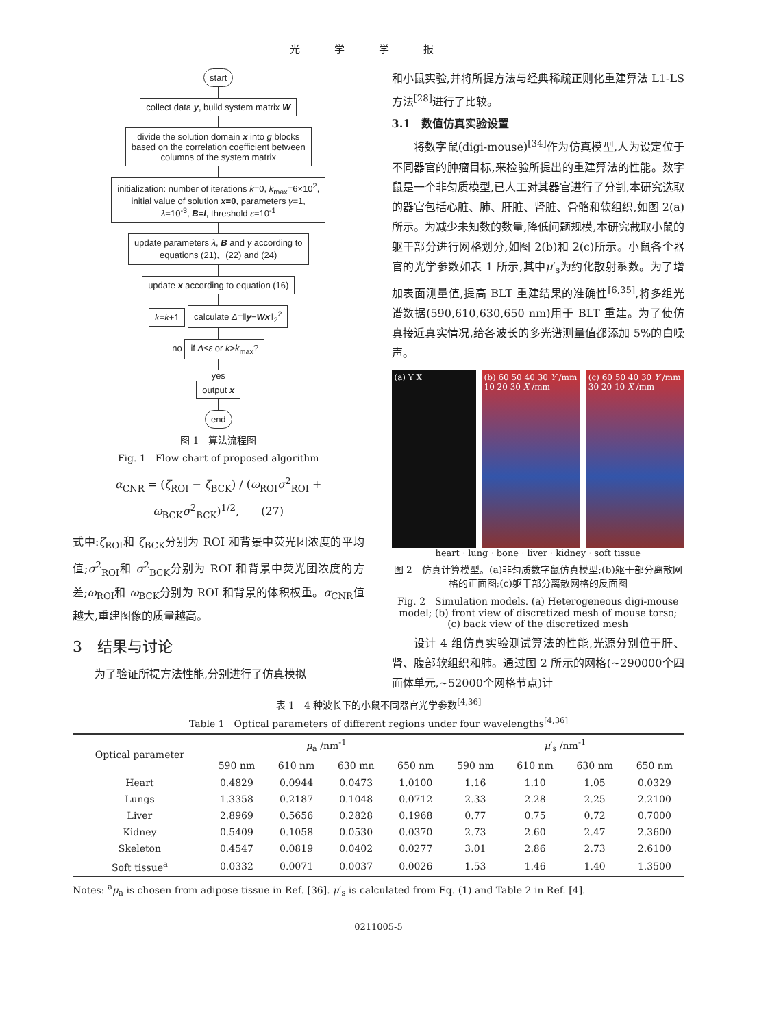光学学报
start
collect data y, build system matrix W
divide the solution domain x into g blocks
based on the correlation coefficient between
columns of the system matrix
initialization: number of iterations k=0, k<sub>max</sub>=6×10<sup>2</sup>,
initial value of solution x=0, parameters γ=1,
λ=10<sup>-3</sup>, B=I, threshold ε=10<sup>-1</sup>
update parameters λ, B and γ according to
equations (21)、(22) and (24)
update x according to equation (16)
k=k+1 calculate Δ=‖y−Wx‖<sub>2</sub><sup>2</sup>
no if Δ≤ε or k>k<sub>max</sub>?
yes
output x end
图 1　算法流程图
Fig. 1　Flow chart of proposed algorithm
α<sub>CNR</sub> = (ζ<sub>ROI</sub> − ζ<sub>BCK</sub>) / (ω<sub>ROI</sub>σ<sup>2</sup><sub>ROI</sub> + ω<sub>BCK</sub>σ<sup>2</sup><sub>BCK</sub>)<sup>1/2</sup>,　　(27)
式中:ζ<sub>ROI</sub>和 ζ<sub>BCK</sub>分别为 ROI 和背景中荧光团浓度的平均值;σ<sup>2</sup><sub>ROI</sub>和 σ<sup>2</sup><sub>BCK</sub>分别为 ROI 和背景中荧光团浓度的方差;ω<sub>ROI</sub>和 ω<sub>BCK</sub>分别为 ROI 和背景的体积权重。α<sub>CNR</sub>值越大,重建图像的质量越高。
3　结果与讨论
为了验证所提方法性能,分别进行了仿真模拟
和小鼠实验,并将所提方法与经典稀疏正则化重建算法 L1-LS 方法<sup>[28]</sup>进行了比较。
3.1　数值仿真实验设置
将数字鼠(digi-mouse)<sup>[34]</sup>作为仿真模型,人为设定位于不同器官的肿瘤目标,来检验所提出的重建算法的性能。数字鼠是一个非匀质模型,已人工对其器官进行了分割,本研究选取的器官包括心脏、肺、肝脏、肾脏、骨骼和软组织,如图 2(a)所示。为减少未知数的数量,降低问题规模,本研究截取小鼠的躯干部分进行网格划分,如图 2(b)和 2(c)所示。小鼠各个器官的光学参数如表 1 所示,其中μ′<sub>s</sub>为约化散射系数。为了增加表面测量值,提高 BLT 重建结果的准确性<sup>[6,35]</sup>,将多组光谱数据(590,610,630,650 nm)用于 BLT 重建。为了使仿真接近真实情况,给各波长的多光谱测量值都添加 5%的白噪声。
(a) Y X (b) 60 50 40 30 Y /mm 10 20 30 X /mm
(c) 60 50 40 30 Y /mm 30 20 10 X /mm
heart · lung · bone · liver · kidney · soft tissue
图 2　仿真计算模型。(a)非匀质数字鼠仿真模型;(b)躯干部分离散网格的正面图;(c)躯干部分离散网格的反面图
Fig. 2　Simulation models. (a) Heterogeneous digi-mouse model; (b) front view of discretized mesh of mouse torso; (c) back view of the discretized mesh
设计 4 组仿真实验测试算法的性能,光源分别位于肝、肾、腹部软组织和肺。通过图 2 所示的网格(~290000个四面体单元,~52000个网格节点)计
表 1　4 种波长下的小鼠不同器官光学参数<sup>[4,36]</sup>
Table 1　Optical parameters of different regions under four wavelengths<sup>[4,36]</sup>
| Optical parameter | μ<sub>a</sub> /nm<sup>-1</sup> | | | | μ ′<sub>s</sub> /nm<sup>-1</sup> | | | |
| --- | --- | --- | --- | --- | --- | --- | --- | --- |
| | 590 nm | 610 nm | 630 mn | 650 nm | 590 nm | 610 nm | 630 nm | 650 nm |
| Heart | 0.4829 | 0.0944 | 0.0473 | 1.0100 | 1.16 | 1.10 | 1.05 | 0.0329 |
| Lungs | 1.3358 | 0.2187 | 0.1048 | 0.0712 | 2.33 | 2.28 | 2.25 | 2.2100 |
| Liver | 2.8969 | 0.5656 | 0.2828 | 0.1968 | 0.77 | 0.75 | 0.72 | 0.7000 |
| Kidney | 0.5409 | 0.1058 | 0.0530 | 0.0370 | 2.73 | 2.60 | 2.47 | 2.3600 |
| Skeleton | 0.4547 | 0.0819 | 0.0402 | 0.0277 | 3.01 | 2.86 | 2.73 | 2.6100 |
| Soft tissue<sup>a</sup> | 0.0332 | 0.0071 | 0.0037 | 0.0026 | 1.53 | 1.46 | 1.40 | 1.3500 |
Notes: <sup>a</sup>μ<sub>a</sub> is chosen from adipose tissue in Ref. [36]. μ′<sub>s</sub> is calculated from Eq. (1) and Table 2 in Ref. [4].
0211005-5